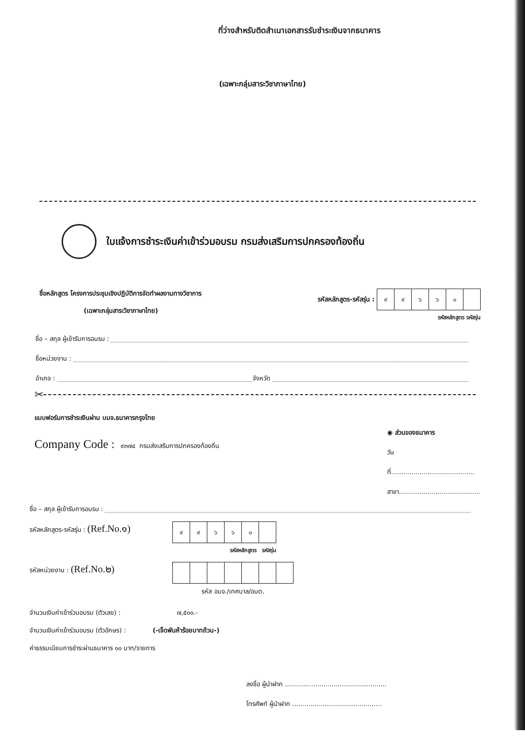ที่ว่างสำหรับติดสำเนาเอกสารรับชำระเงินจากธนาคาร
(เฉพาะกลุ่มสาระวิชาภาษาไทย)
ใบแจ้งการชำระเงินค่าเข้าร่วมอบรม กรมส่งเสริมการปกครองท้องถิ่น
ชื่อหลักสูตร โครงการประชุมเชิงปฏิบัติการจัดทำผลงานทางวิชาการ
(เฉพาะกลุ่มสาระวิชาภาษาไทย)
รหัสหลักสูตร-รหัสรุ่น :
| ๙ | ๙ | ๖ | ๖ | ๐ | |
รหัสหลักสูตร รหัสรุ่น
ชื่อ – สกุล ผู้เข้ารับการอบรม :
ชื่อหน่วยงาน :
อำเภอ : จังหวัด
✂
แบบฟอร์มการชำระเงินผ่าน บมจ.ธนาคารกรุงไทย
Company Code : ๙๓๗๔ กรมส่งเสริมการปกครองท้องถิ่น
◉ ส่วนของธนาคาร
วันที่.........................................
สาขา........................................
ชื่อ – สกุล ผู้เข้ารับการอบรม :
รหัสหลักสูตร-รหัสรุ่น : (Ref.No.๑)
| ๙ | ๙ | ๖ | ๖ | ๐ | |
รหัสหลักสูตร รหัสรุ่น
รหัสหน่วยงาน : (Ref.No.๒)
รหัส อบจ./เทศบาล/อบต.
จำนวนเงินค่าเข้าร่วมอบรม (ตัวเลข) : ๗,๕๐๐.-
จำนวนเงินค่าเข้าร่วมอบรม (ตัวอักษร) : (-เจ็ดพันห้าร้อยบาทถ้วน-)
ค่าธรรมเนียมการชำระผ่านธนาคาร ๑๐ บาท/รายการ
ลงชื่อ ผู้นำฝาก ..................................................
โทรศัพท์ ผู้นำฝาก ............................................